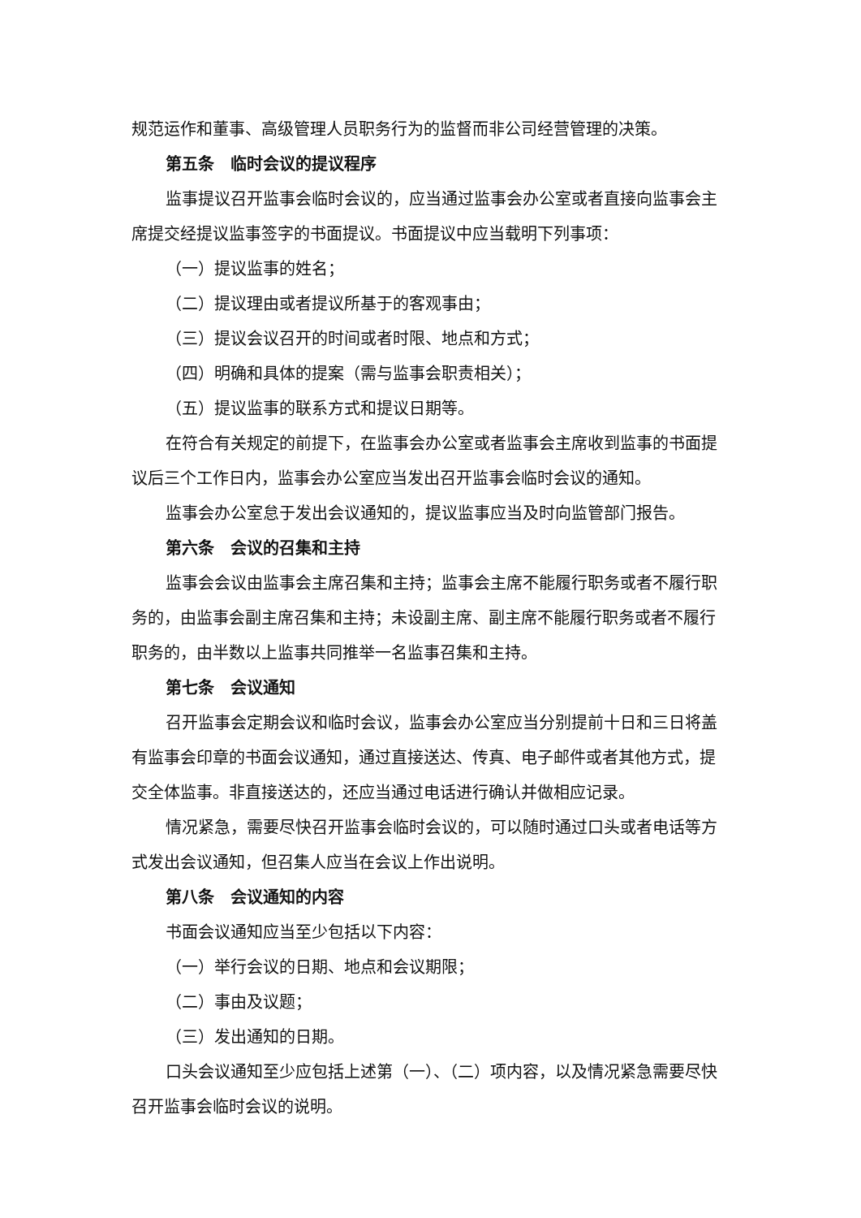规范运作和董事、高级管理人员职务行为的监督而非公司经营管理的决策。
第五条　临时会议的提议程序
监事提议召开监事会临时会议的，应当通过监事会办公室或者直接向监事会主席提交经提议监事签字的书面提议。书面提议中应当载明下列事项：
（一）提议监事的姓名；
（二）提议理由或者提议所基于的客观事由；
（三）提议会议召开的时间或者时限、地点和方式；
（四）明确和具体的提案（需与监事会职责相关）；
（五）提议监事的联系方式和提议日期等。
在符合有关规定的前提下，在监事会办公室或者监事会主席收到监事的书面提议后三个工作日内，监事会办公室应当发出召开监事会临时会议的通知。
监事会办公室怠于发出会议通知的，提议监事应当及时向监管部门报告。
第六条　会议的召集和主持
监事会会议由监事会主席召集和主持；监事会主席不能履行职务或者不履行职务的，由监事会副主席召集和主持；未设副主席、副主席不能履行职务或者不履行职务的，由半数以上监事共同推举一名监事召集和主持。
第七条　会议通知
召开监事会定期会议和临时会议，监事会办公室应当分别提前十日和三日将盖有监事会印章的书面会议通知，通过直接送达、传真、电子邮件或者其他方式，提交全体监事。非直接送达的，还应当通过电话进行确认并做相应记录。
情况紧急，需要尽快召开监事会临时会议的，可以随时通过口头或者电话等方式发出会议通知，但召集人应当在会议上作出说明。
第八条　会议通知的内容
书面会议通知应当至少包括以下内容：
（一）举行会议的日期、地点和会议期限；
（二）事由及议题；
（三）发出通知的日期。
口头会议通知至少应包括上述第（一）、（二）项内容，以及情况紧急需要尽快召开监事会临时会议的说明。